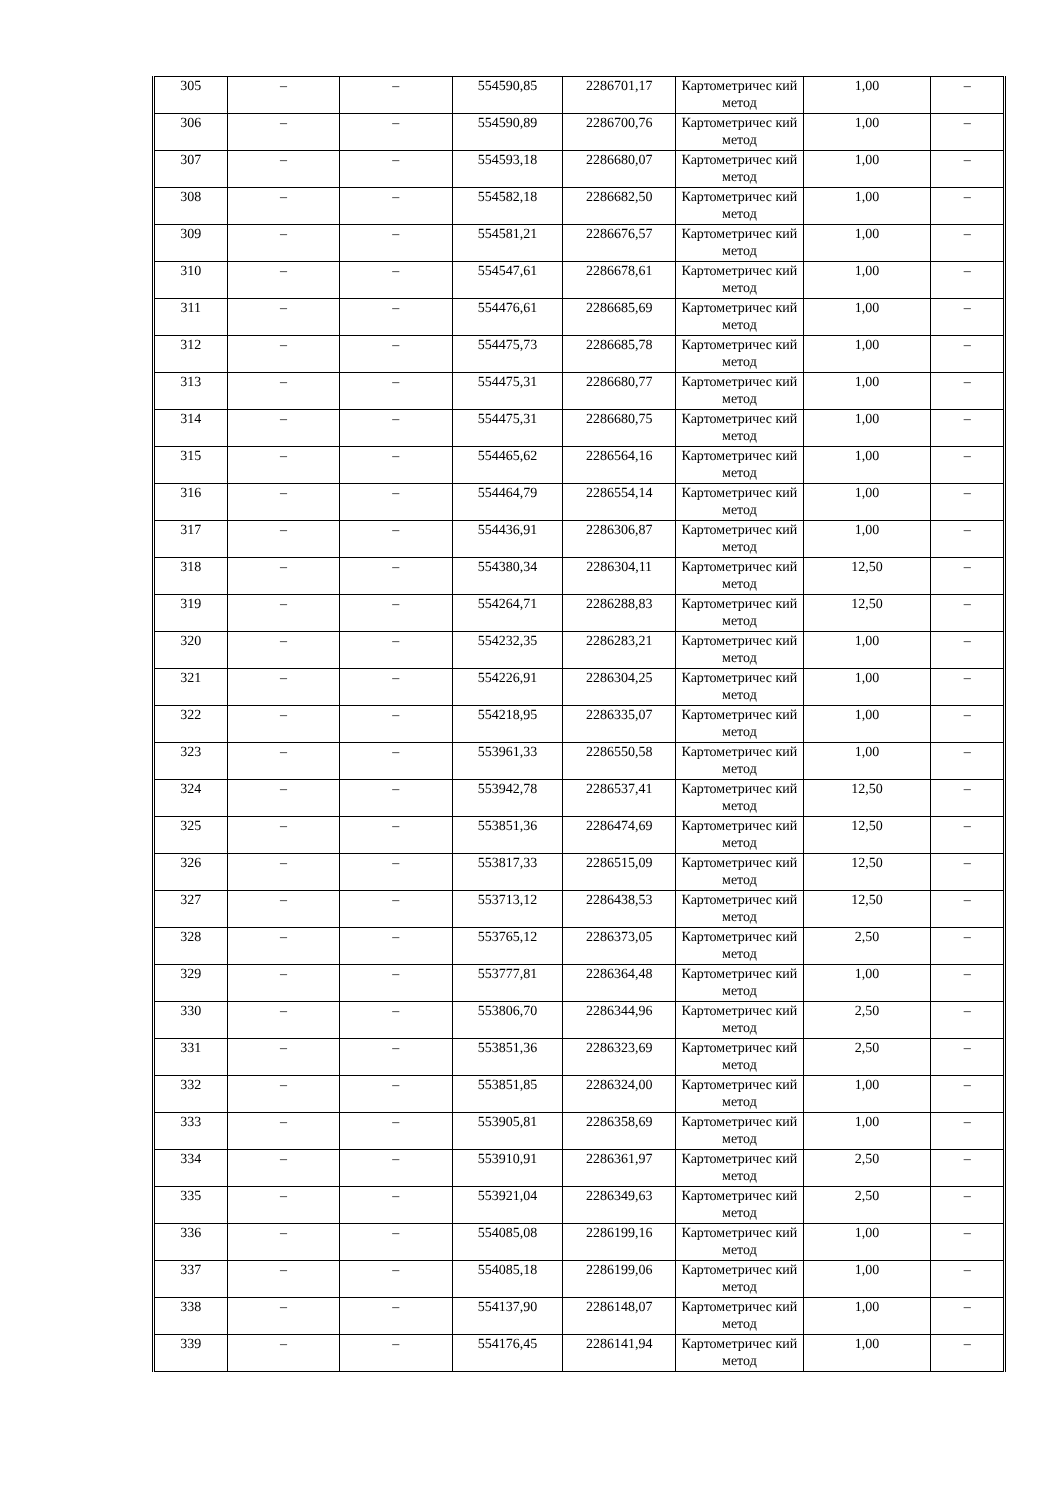| 305 | – | – | 554590,85 | 2286701,17 | Картометричес кий метод | 1,00 | – |
| 306 | – | – | 554590,89 | 2286700,76 | Картометричес кий метод | 1,00 | – |
| 307 | – | – | 554593,18 | 2286680,07 | Картометричес кий метод | 1,00 | – |
| 308 | – | – | 554582,18 | 2286682,50 | Картометричес кий метод | 1,00 | – |
| 309 | – | – | 554581,21 | 2286676,57 | Картометричес кий метод | 1,00 | – |
| 310 | – | – | 554547,61 | 2286678,61 | Картометричес кий метод | 1,00 | – |
| 311 | – | – | 554476,61 | 2286685,69 | Картометричес кий метод | 1,00 | – |
| 312 | – | – | 554475,73 | 2286685,78 | Картометричес кий метод | 1,00 | – |
| 313 | – | – | 554475,31 | 2286680,77 | Картометричес кий метод | 1,00 | – |
| 314 | – | – | 554475,31 | 2286680,75 | Картометричес кий метод | 1,00 | – |
| 315 | – | – | 554465,62 | 2286564,16 | Картометричес кий метод | 1,00 | – |
| 316 | – | – | 554464,79 | 2286554,14 | Картометричес кий метод | 1,00 | – |
| 317 | – | – | 554436,91 | 2286306,87 | Картометричес кий метод | 1,00 | – |
| 318 | – | – | 554380,34 | 2286304,11 | Картометричес кий метод | 12,50 | – |
| 319 | – | – | 554264,71 | 2286288,83 | Картометричес кий метод | 12,50 | – |
| 320 | – | – | 554232,35 | 2286283,21 | Картометричес кий метод | 1,00 | – |
| 321 | – | – | 554226,91 | 2286304,25 | Картометричес кий метод | 1,00 | – |
| 322 | – | – | 554218,95 | 2286335,07 | Картометричес кий метод | 1,00 | – |
| 323 | – | – | 553961,33 | 2286550,58 | Картометричес кий метод | 1,00 | – |
| 324 | – | – | 553942,78 | 2286537,41 | Картометричес кий метод | 12,50 | – |
| 325 | – | – | 553851,36 | 2286474,69 | Картометричес кий метод | 12,50 | – |
| 326 | – | – | 553817,33 | 2286515,09 | Картометричес кий метод | 12,50 | – |
| 327 | – | – | 553713,12 | 2286438,53 | Картометричес кий метод | 12,50 | – |
| 328 | – | – | 553765,12 | 2286373,05 | Картометричес кий метод | 2,50 | – |
| 329 | – | – | 553777,81 | 2286364,48 | Картометричес кий метод | 1,00 | – |
| 330 | – | – | 553806,70 | 2286344,96 | Картометричес кий метод | 2,50 | – |
| 331 | – | – | 553851,36 | 2286323,69 | Картометричес кий метод | 2,50 | – |
| 332 | – | – | 553851,85 | 2286324,00 | Картометричес кий метод | 1,00 | – |
| 333 | – | – | 553905,81 | 2286358,69 | Картометричес кий метод | 1,00 | – |
| 334 | – | – | 553910,91 | 2286361,97 | Картометричес кий метод | 2,50 | – |
| 335 | – | – | 553921,04 | 2286349,63 | Картометричес кий метод | 2,50 | – |
| 336 | – | – | 554085,08 | 2286199,16 | Картометричес кий метод | 1,00 | – |
| 337 | – | – | 554085,18 | 2286199,06 | Картометричес кий метод | 1,00 | – |
| 338 | – | – | 554137,90 | 2286148,07 | Картометричес кий метод | 1,00 | – |
| 339 | – | – | 554176,45 | 2286141,94 | Картометричес кий метод | 1,00 | – |